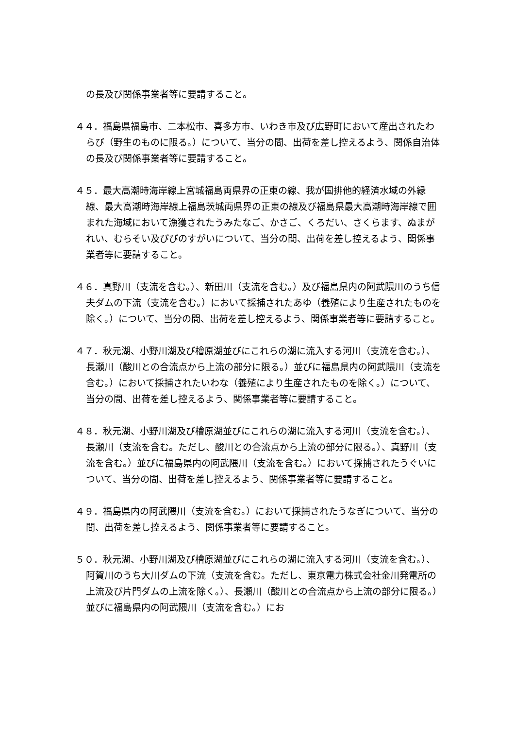の長及び関係事業者等に要請すること。
４４．福島県福島市、二本松市、喜多方市、いわき市及び広野町において産出されたわらび（野生のものに限る。）について、当分の間、出荷を差し控えるよう、関係自治体の長及び関係事業者等に要請すること。
４５．最大高潮時海岸線上宮城福島両県界の正東の線、我が国排他的経済水域の外縁線、最大高潮時海岸線上福島茨城両県界の正東の線及び福島県最大高潮時海岸線で囲まれた海域において漁獲されたうみたなご、かさご、くろだい、さくらます、ぬまがれい、むらそい及びびのすがいについて、当分の間、出荷を差し控えるよう、関係事業者等に要請すること。
４６．真野川（支流を含む。）、新田川（支流を含む。）及び福島県内の阿武隈川のうち信夫ダムの下流（支流を含む。）において採捕されたあゆ（養殖により生産されたものを除く。）について、当分の間、出荷を差し控えるよう、関係事業者等に要請すること。
４７．秋元湖、小野川湖及び檜原湖並びにこれらの湖に流入する河川（支流を含む。）、長瀬川（酸川との合流点から上流の部分に限る。）並びに福島県内の阿武隈川（支流を含む。）において採捕されたいわな（養殖により生産されたものを除く。）について、当分の間、出荷を差し控えるよう、関係事業者等に要請すること。
４８．秋元湖、小野川湖及び檜原湖並びにこれらの湖に流入する河川（支流を含む。）、長瀬川（支流を含む。ただし、酸川との合流点から上流の部分に限る。）、真野川（支流を含む。）並びに福島県内の阿武隈川（支流を含む。）において採捕されたうぐいについて、当分の間、出荷を差し控えるよう、関係事業者等に要請すること。
４９．福島県内の阿武隈川（支流を含む。）において採捕されたうなぎについて、当分の間、出荷を差し控えるよう、関係事業者等に要請すること。
５０．秋元湖、小野川湖及び檜原湖並びにこれらの湖に流入する河川（支流を含む。）、阿賀川のうち大川ダムの下流（支流を含む。ただし、東京電力株式会社金川発電所の上流及び片門ダムの上流を除く。）、長瀬川（酸川との合流点から上流の部分に限る。）並びに福島県内の阿武隈川（支流を含む。）にお